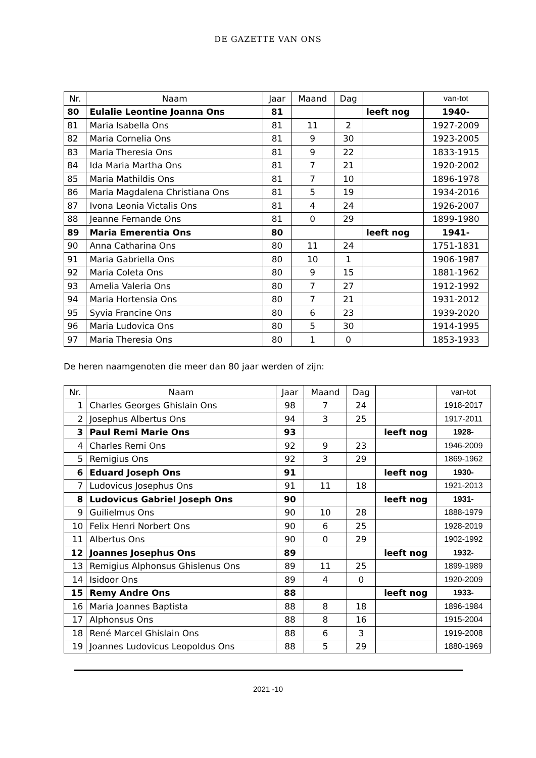DE GAZETTE VAN ONS
| Nr. | Naam | Jaar | Maand | Dag | | van-tot |
| --- | --- | --- | --- | --- | --- | --- |
| 80 | Eulalie Leontine Joanna Ons | 81 | | | leeft nog | 1940- |
| 81 | Maria Isabella Ons | 81 | 11 | 2 | | 1927-2009 |
| 82 | Maria Cornelia Ons | 81 | 9 | 30 | | 1923-2005 |
| 83 | Maria Theresia Ons | 81 | 9 | 22 | | 1833-1915 |
| 84 | Ida Maria Martha Ons | 81 | 7 | 21 | | 1920-2002 |
| 85 | Maria Mathildis Ons | 81 | 7 | 10 | | 1896-1978 |
| 86 | Maria Magdalena Christiana Ons | 81 | 5 | 19 | | 1934-2016 |
| 87 | Ivona Leonia Victalis Ons | 81 | 4 | 24 | | 1926-2007 |
| 88 | Jeanne Fernande Ons | 81 | 0 | 29 | | 1899-1980 |
| 89 | Maria Emerentia Ons | 80 | | | leeft nog | 1941- |
| 90 | Anna Catharina Ons | 80 | 11 | 24 | | 1751-1831 |
| 91 | Maria Gabriella Ons | 80 | 10 | 1 | | 1906-1987 |
| 92 | Maria Coleta Ons | 80 | 9 | 15 | | 1881-1962 |
| 93 | Amelia Valeria Ons | 80 | 7 | 27 | | 1912-1992 |
| 94 | Maria Hortensia Ons | 80 | 7 | 21 | | 1931-2012 |
| 95 | Syvia Francine Ons | 80 | 6 | 23 | | 1939-2020 |
| 96 | Maria Ludovica Ons | 80 | 5 | 30 | | 1914-1995 |
| 97 | Maria Theresia Ons | 80 | 1 | 0 | | 1853-1933 |
De heren naamgenoten die meer dan 80 jaar werden of zijn:
| Nr. | Naam | Jaar | Maand | Dag | | van-tot |
| --- | --- | --- | --- | --- | --- | --- |
| 1 | Charles Georges Ghislain Ons | 98 | 7 | 24 | | 1918-2017 |
| 2 | Josephus Albertus Ons | 94 | 3 | 25 | | 1917-2011 |
| 3 | Paul Remi Marie Ons | 93 | | | leeft nog | 1928- |
| 4 | Charles Remi Ons | 92 | 9 | 23 | | 1946-2009 |
| 5 | Remigius Ons | 92 | 3 | 29 | | 1869-1962 |
| 6 | Eduard Joseph Ons | 91 | | | leeft nog | 1930- |
| 7 | Ludovicus Josephus Ons | 91 | 11 | 18 | | 1921-2013 |
| 8 | Ludovicus Gabriel Joseph Ons | 90 | | | leeft nog | 1931- |
| 9 | Guilielmus Ons | 90 | 10 | 28 | | 1888-1979 |
| 10 | Felix Henri Norbert Ons | 90 | 6 | 25 | | 1928-2019 |
| 11 | Albertus Ons | 90 | 0 | 29 | | 1902-1992 |
| 12 | Joannes Josephus Ons | 89 | | | leeft nog | 1932- |
| 13 | Remigius Alphonsus Ghislenus Ons | 89 | 11 | 25 | | 1899-1989 |
| 14 | Isidoor Ons | 89 | 4 | 0 | | 1920-2009 |
| 15 | Remy Andre Ons | 88 | | | leeft nog | 1933- |
| 16 | Maria Joannes Baptista | 88 | 8 | 18 | | 1896-1984 |
| 17 | Alphonsus Ons | 88 | 8 | 16 | | 1915-2004 |
| 18 | René Marcel Ghislain Ons | 88 | 6 | 3 | | 1919-2008 |
| 19 | Joannes Ludovicus Leopoldus Ons | 88 | 5 | 29 | | 1880-1969 |
2021 -10